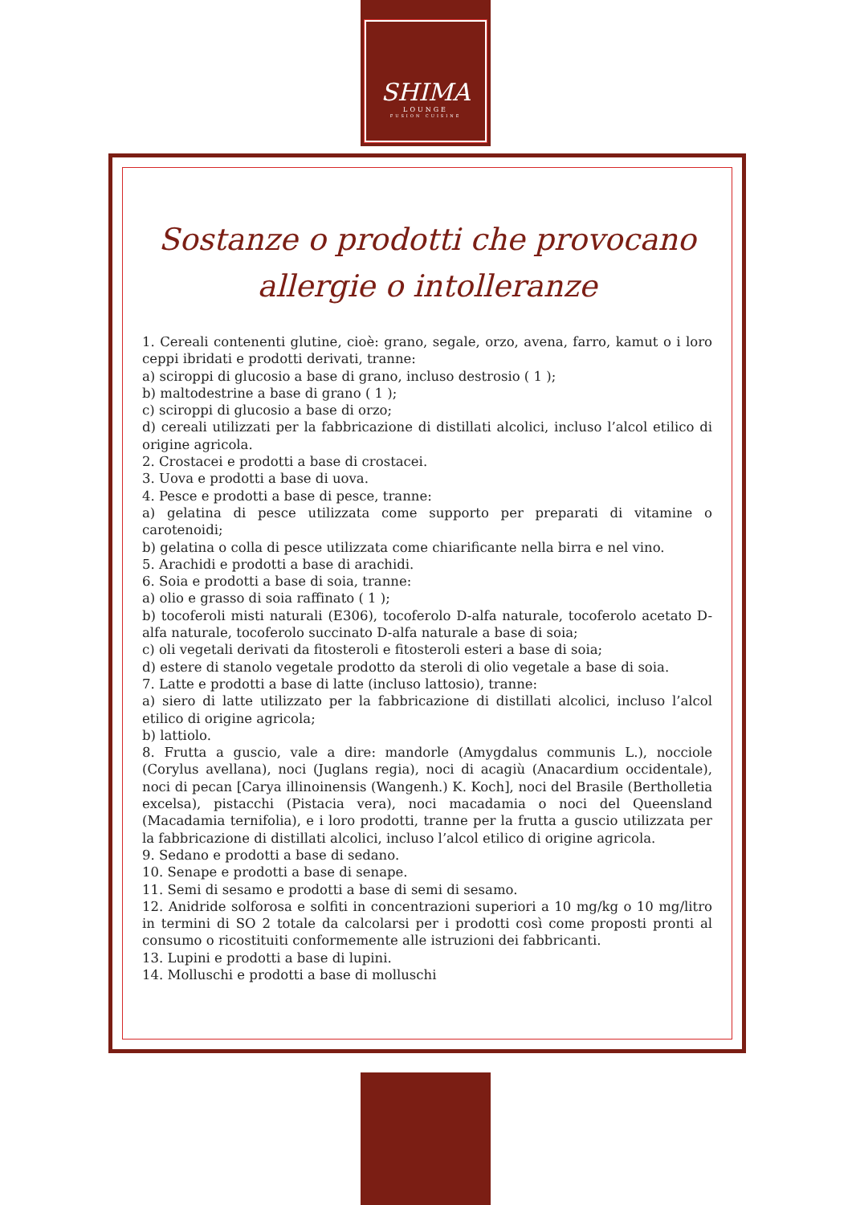SHIMA
LOUNGE
FUSION CUISINE
Sostanze o prodotti che provocano
allergie o intolleranze
1. Cereali contenenti glutine, cioè: grano, segale, orzo, avena, farro, kamut o i loro ceppi ibridati e prodotti derivati, tranne:
a) sciroppi di glucosio a base di grano, incluso destrosio ( 1 );
b) maltodestrine a base di grano ( 1 );
c) sciroppi di glucosio a base di orzo;
d) cereali utilizzati per la fabbricazione di distillati alcolici, incluso l’alcol etilico di origine agricola.
2. Crostacei e prodotti a base di crostacei.
3. Uova e prodotti a base di uova.
4. Pesce e prodotti a base di pesce, tranne:
a) gelatina di pesce utilizzata come supporto per preparati di vitamine o carotenoidi;
b) gelatina o colla di pesce utilizzata come chiarificante nella birra e nel vino.
5. Arachidi e prodotti a base di arachidi.
6. Soia e prodotti a base di soia, tranne:
a) olio e grasso di soia raffinato ( 1 );
b) tocoferoli misti naturali (E306), tocoferolo D-alfa naturale, tocoferolo acetato D-alfa naturale, tocoferolo succinato D-alfa naturale a base di soia;
c) oli vegetali derivati da fitosteroli e fitosteroli esteri a base di soia;
d) estere di stanolo vegetale prodotto da steroli di olio vegetale a base di soia.
7. Latte e prodotti a base di latte (incluso lattosio), tranne:
a) siero di latte utilizzato per la fabbricazione di distillati alcolici, incluso l’alcol etilico di origine agricola;
b) lattiolo.
8. Frutta a guscio, vale a dire: mandorle (Amygdalus communis L.), nocciole (Corylus avellana), noci (Juglans regia), noci di acagiù (Anacardium occidentale), noci di pecan [Carya illinoinensis (Wangenh.) K. Koch], noci del Brasile (Bertholletia excelsa), pistacchi (Pistacia vera), noci macadamia o noci del Queensland (Macadamia ternifolia), e i loro prodotti, tranne per la frutta a guscio utilizzata per la fabbricazione di distillati alcolici, incluso l’alcol etilico di origine agricola.
9. Sedano e prodotti a base di sedano.
10. Senape e prodotti a base di senape.
11. Semi di sesamo e prodotti a base di semi di sesamo.
12. Anidride solforosa e solfiti in concentrazioni superiori a 10 mg/kg o 10 mg/litro in termini di SO 2 totale da calcolarsi per i prodotti così come proposti pronti al consumo o ricostituiti conformemente alle istruzioni dei fabbricanti.
13. Lupini e prodotti a base di lupini.
14. Molluschi e prodotti a base di molluschi